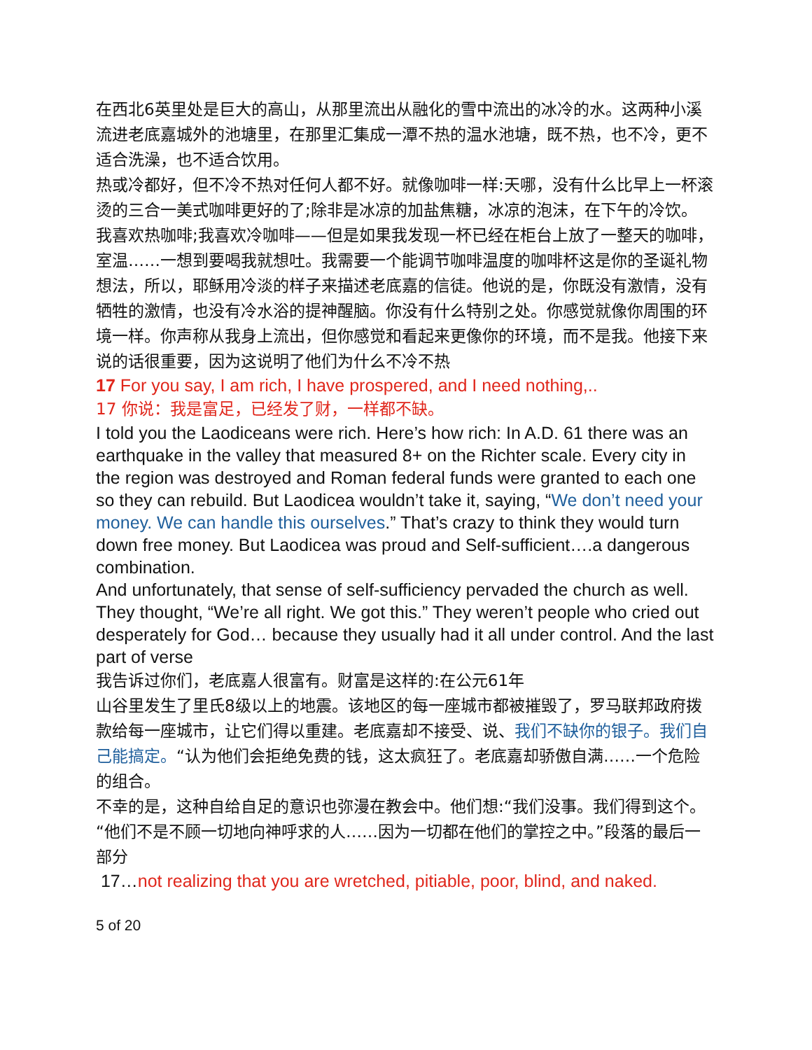在西北6英里处是巨大的高山，从那里流出从融化的雪中流出的冰冷的水。这两种小溪流进老底嘉城外的池塘里，在那里汇集成一潭不热的温水池塘，既不热，也不冷，更不适合洗澡，也不适合饮用。
热或冷都好，但不冷不热对任何人都不好。就像咖啡一样:天哪，没有什么比早上一杯滚烫的三合一美式咖啡更好的了;除非是冰凉的加盐焦糖，冰凉的泡沫，在下午的冷饮。
我喜欢热咖啡;我喜欢冷咖啡——但是如果我发现一杯已经在柜台上放了一整天的咖啡，室温……一想到要喝我就想吐。我需要一个能调节咖啡温度的咖啡杯这是你的圣诞礼物想法，所以，耶稣用冷淡的样子来描述老底嘉的信徒。他说的是，你既没有激情，没有牺牲的激情，也没有冷水浴的提神醒脑。你没有什么特别之处。你感觉就像你周围的环境一样。你声称从我身上流出，但你感觉和看起来更像你的环境，而不是我。他接下来说的话很重要，因为这说明了他们为什么不冷不热
17 For you say, I am rich, I have prospered, and I need nothing,..
17 你说：我是富足，已经发了财，一样都不缺。
I told you the Laodiceans were rich. Here’s how rich: In A.D. 61 there was an earthquake in the valley that measured 8+ on the Richter scale. Every city in the region was destroyed and Roman federal funds were granted to each one so they can rebuild. But Laodicea wouldn’t take it, saying, “We don’t need your money. We can handle this ourselves.” That’s crazy to think they would turn down free money. But Laodicea was proud and Self-sufficient….a dangerous combination.
And unfortunately, that sense of self-sufficiency pervaded the church as well. They thought, “We’re all right. We got this.” They weren’t people who cried out desperately for God… because they usually had it all under control. And the last part of verse
我告诉过你们，老底嘉人很富有。财富是这样的:在公元61年
山谷里发生了里氏8级以上的地震。该地区的每一座城市都被摧毁了，罗马联邦政府拨款给每一座城市，让它们得以重建。老底嘉却不接受、说、我们不缺你的银子。我们自己能搞定。“认为他们会拒绝免费的钱，这太疯狂了。老底嘉却骄傲自满……一个危险的组合。
不幸的是，这种自给自足的意识也弥漫在教会中。他们想:“我们没事。我们得到这个。“他们不是不顾一切地向神呼求的人……因为一切都在他们的掌控之中。”段落的最后一部分
17…not realizing that you are wretched, pitiable, poor, blind, and naked.
5 of 20